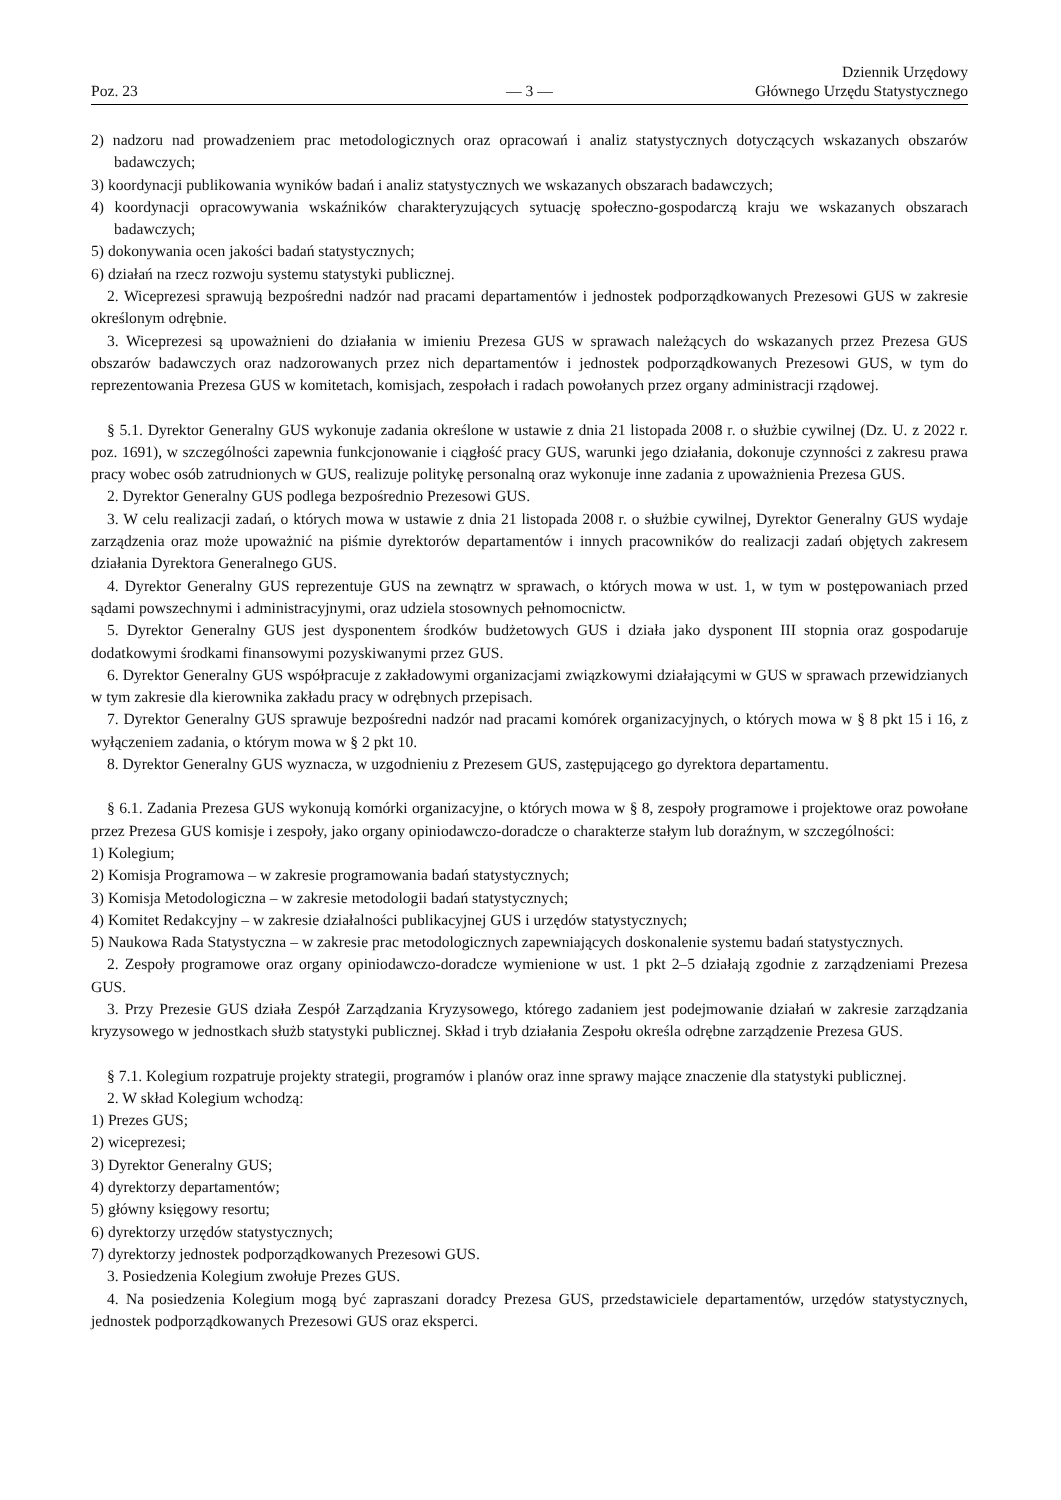Poz. 23
— 3 —
Dziennik Urzędowy
Głównego Urzędu Statystycznego
2) nadzoru nad prowadzeniem prac metodologicznych oraz opracowań i analiz statystycznych dotyczących wskazanych obszarów badawczych;
3) koordynacji publikowania wyników badań i analiz statystycznych we wskazanych obszarach badawczych;
4) koordynacji opracowywania wskaźników charakteryzujących sytuację społeczno-gospodarczą kraju we wskazanych obszarach badawczych;
5) dokonywania ocen jakości badań statystycznych;
6) działań na rzecz rozwoju systemu statystyki publicznej.
2. Wiceprezesi sprawują bezpośredni nadzór nad pracami departamentów i jednostek podporządkowanych Prezesowi GUS w zakresie określonym odrębnie.
3. Wiceprezesi są upoważnieni do działania w imieniu Prezesa GUS w sprawach należących do wskazanych przez Prezesa GUS obszarów badawczych oraz nadzorowanych przez nich departamentów i jednostek podporządkowanych Prezesowi GUS, w tym do reprezentowania Prezesa GUS w komitetach, komisjach, zespołach i radach powołanych przez organy administracji rządowej.
§ 5.1. Dyrektor Generalny GUS wykonuje zadania określone w ustawie z dnia 21 listopada 2008 r. o służbie cywilnej (Dz. U. z 2022 r. poz. 1691), w szczególności zapewnia funkcjonowanie i ciągłość pracy GUS, warunki jego działania, dokonuje czynności z zakresu prawa pracy wobec osób zatrudnionych w GUS, realizuje politykę personalną oraz wykonuje inne zadania z upoważnienia Prezesa GUS.
2. Dyrektor Generalny GUS podlega bezpośrednio Prezesowi GUS.
3. W celu realizacji zadań, o których mowa w ustawie z dnia 21 listopada 2008 r. o służbie cywilnej, Dyrektor Generalny GUS wydaje zarządzenia oraz może upoważnić na piśmie dyrektorów departamentów i innych pracowników do realizacji zadań objętych zakresem działania Dyrektora Generalnego GUS.
4. Dyrektor Generalny GUS reprezentuje GUS na zewnątrz w sprawach, o których mowa w ust. 1, w tym w postępowaniach przed sądami powszechnymi i administracyjnymi, oraz udziela stosownych pełnomocnictw.
5. Dyrektor Generalny GUS jest dysponentem środków budżetowych GUS i działa jako dysponent III stopnia oraz gospodaruje dodatkowymi środkami finansowymi pozyskiwanymi przez GUS.
6. Dyrektor Generalny GUS współpracuje z zakładowymi organizacjami związkowymi działającymi w GUS w sprawach przewidzianych w tym zakresie dla kierownika zakładu pracy w odrębnych przepisach.
7. Dyrektor Generalny GUS sprawuje bezpośredni nadzór nad pracami komórek organizacyjnych, o których mowa w § 8 pkt 15 i 16, z wyłączeniem zadania, o którym mowa w § 2 pkt 10.
8. Dyrektor Generalny GUS wyznacza, w uzgodnieniu z Prezesem GUS, zastępującego go dyrektora departamentu.
§ 6.1. Zadania Prezesa GUS wykonują komórki organizacyjne, o których mowa w § 8, zespoły programowe i projektowe oraz powołane przez Prezesa GUS komisje i zespoły, jako organy opiniodawczo-doradcze o charakterze stałym lub doraźnym, w szczególności:
1) Kolegium;
2) Komisja Programowa – w zakresie programowania badań statystycznych;
3) Komisja Metodologiczna – w zakresie metodologii badań statystycznych;
4) Komitet Redakcyjny – w zakresie działalności publikacyjnej GUS i urzędów statystycznych;
5) Naukowa Rada Statystyczna – w zakresie prac metodologicznych zapewniających doskonalenie systemu badań statystycznych.
2. Zespoły programowe oraz organy opiniodawczo-doradcze wymienione w ust. 1 pkt 2–5 działają zgodnie z zarządzeniami Prezesa GUS.
3. Przy Prezesie GUS działa Zespół Zarządzania Kryzysowego, którego zadaniem jest podejmowanie działań w zakresie zarządzania kryzysowego w jednostkach służb statystyki publicznej. Skład i tryb działania Zespołu określa odrębne zarządzenie Prezesa GUS.
§ 7.1. Kolegium rozpatruje projekty strategii, programów i planów oraz inne sprawy mające znaczenie dla statystyki publicznej.
2. W skład Kolegium wchodzą:
1) Prezes GUS;
2) wiceprezesi;
3) Dyrektor Generalny GUS;
4) dyrektorzy departamentów;
5) główny księgowy resortu;
6) dyrektorzy urzędów statystycznych;
7) dyrektorzy jednostek podporządkowanych Prezesowi GUS.
3. Posiedzenia Kolegium zwołuje Prezes GUS.
4. Na posiedzenia Kolegium mogą być zapraszani doradcy Prezesa GUS, przedstawiciele departamentów, urzędów statystycznych, jednostek podporządkowanych Prezesowi GUS oraz eksperci.